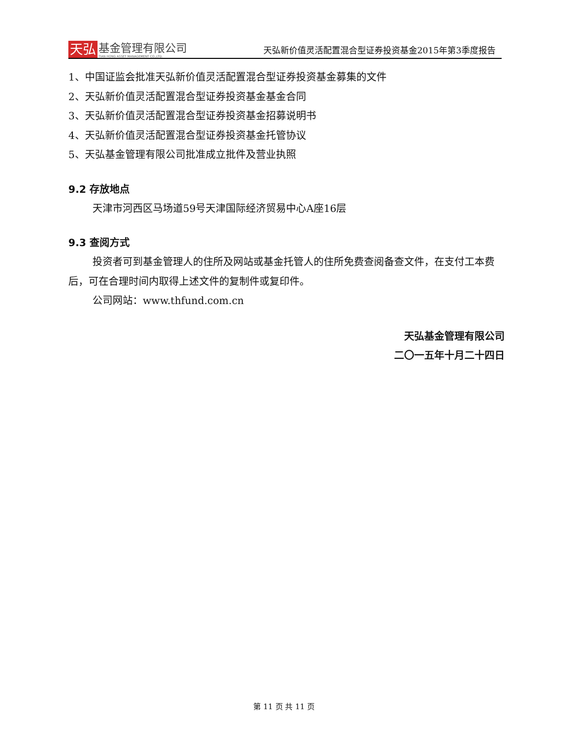天弘
基金管理有限公司
TIAN HONG ASSET MANAGEMENT CO.,LTD.
天弘新价值灵活配置混合型证券投资基金2015年第3季度报告
1、中国证监会批准天弘新价值灵活配置混合型证券投资基金募集的文件
2、天弘新价值灵活配置混合型证券投资基金基金合同
3、天弘新价值灵活配置混合型证券投资基金招募说明书
4、天弘新价值灵活配置混合型证券投资基金托管协议
5、天弘基金管理有限公司批准成立批件及营业执照
9.2 存放地点
天津市河西区马场道59号天津国际经济贸易中心A座16层
9.3 查阅方式
投资者可到基金管理人的住所及网站或基金托管人的住所免费查阅备查文件，在支付工本费后，可在合理时间内取得上述文件的复制件或复印件。
公司网站：www.thfund.com.cn
天弘基金管理有限公司
二〇一五年十月二十四日
第 11 页 共 11 页